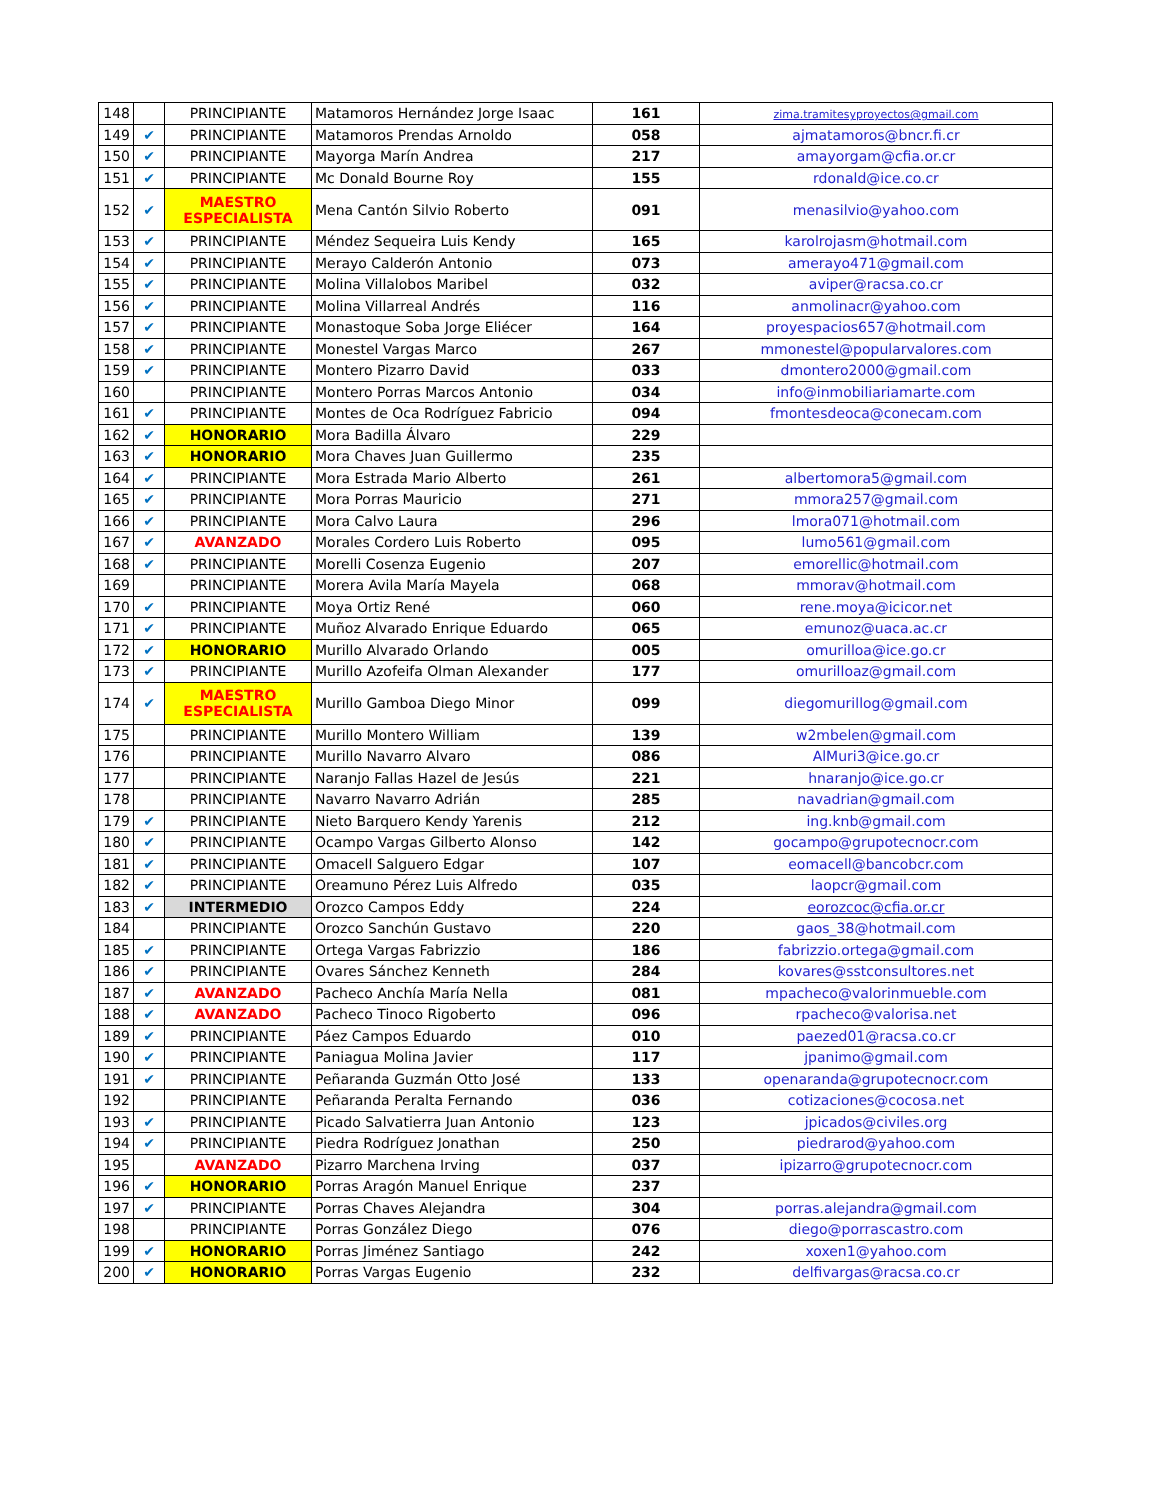| 148 | | PRINCIPIANTE | Matamoros Hernández Jorge Isaac | 161 | zima.tramitesyproyectos@gmail.com |
| 149 | ✔ | PRINCIPIANTE | Matamoros Prendas Arnoldo | 058 | ajmatamoros@bncr.fi.cr |
| 150 | ✔ | PRINCIPIANTE | Mayorga Marín Andrea | 217 | amayorgam@cfia.or.cr |
| 151 | ✔ | PRINCIPIANTE | Mc Donald Bourne Roy | 155 | rdonald@ice.co.cr |
| 152 | ✔ | MAESTRO ESPECIALISTA | Mena Cantón Silvio Roberto | 091 | menasilvio@yahoo.com |
| 153 | ✔ | PRINCIPIANTE | Méndez Sequeira Luis Kendy | 165 | karolrojasm@hotmail.com |
| 154 | ✔ | PRINCIPIANTE | Merayo Calderón Antonio | 073 | amerayo471@gmail.com |
| 155 | ✔ | PRINCIPIANTE | Molina Villalobos Maribel | 032 | aviper@racsa.co.cr |
| 156 | ✔ | PRINCIPIANTE | Molina Villarreal Andrés | 116 | anmolinacr@yahoo.com |
| 157 | ✔ | PRINCIPIANTE | Monastoque Soba Jorge Eliécer | 164 | proyespacios657@hotmail.com |
| 158 | ✔ | PRINCIPIANTE | Monestel Vargas Marco | 267 | mmonestel@popularvalores.com |
| 159 | ✔ | PRINCIPIANTE | Montero Pizarro David | 033 | dmontero2000@gmail.com |
| 160 | | PRINCIPIANTE | Montero Porras Marcos Antonio | 034 | info@inmobiliariamarte.com |
| 161 | ✔ | PRINCIPIANTE | Montes de Oca Rodríguez Fabricio | 094 | fmontesdeoca@conecam.com |
| 162 | ✔ | HONORARIO | Mora Badilla Álvaro | 229 | |
| 163 | ✔ | HONORARIO | Mora Chaves Juan Guillermo | 235 | |
| 164 | ✔ | PRINCIPIANTE | Mora Estrada Mario Alberto | 261 | albertomora5@gmail.com |
| 165 | ✔ | PRINCIPIANTE | Mora Porras Mauricio | 271 | mmora257@gmail.com |
| 166 | ✔ | PRINCIPIANTE | Mora Calvo Laura | 296 | lmora071@hotmail.com |
| 167 | ✔ | AVANZADO | Morales Cordero Luis Roberto | 095 | lumo561@gmail.com |
| 168 | ✔ | PRINCIPIANTE | Morelli Cosenza Eugenio | 207 | emorellic@hotmail.com |
| 169 | | PRINCIPIANTE | Morera Avila María Mayela | 068 | mmorav@hotmail.com |
| 170 | ✔ | PRINCIPIANTE | Moya Ortiz René | 060 | rene.moya@icicor.net |
| 171 | ✔ | PRINCIPIANTE | Muñoz Alvarado Enrique Eduardo | 065 | emunoz@uaca.ac.cr |
| 172 | ✔ | HONORARIO | Murillo Alvarado Orlando | 005 | omurilloa@ice.go.cr |
| 173 | ✔ | PRINCIPIANTE | Murillo Azofeifa Olman Alexander | 177 | omurilloaz@gmail.com |
| 174 | ✔ | MAESTRO ESPECIALISTA | Murillo Gamboa Diego Minor | 099 | diegomurillog@gmail.com |
| 175 | | PRINCIPIANTE | Murillo Montero William | 139 | w2mbelen@gmail.com |
| 176 | | PRINCIPIANTE | Murillo Navarro Alvaro | 086 | AlMuri3@ice.go.cr |
| 177 | | PRINCIPIANTE | Naranjo Fallas Hazel de Jesús | 221 | hnaranjo@ice.go.cr |
| 178 | | PRINCIPIANTE | Navarro Navarro Adrián | 285 | navadrian@gmail.com |
| 179 | ✔ | PRINCIPIANTE | Nieto Barquero Kendy Yarenis | 212 | ing.knb@gmail.com |
| 180 | ✔ | PRINCIPIANTE | Ocampo Vargas Gilberto Alonso | 142 | gocampo@grupotecnocr.com |
| 181 | ✔ | PRINCIPIANTE | Omacell Salguero Edgar | 107 | eomacell@bancobcr.com |
| 182 | ✔ | PRINCIPIANTE | Oreamuno Pérez Luis Alfredo | 035 | laopcr@gmail.com |
| 183 | ✔ | INTERMEDIO | Orozco Campos Eddy | 224 | eorozcoc@cfia.or.cr |
| 184 | | PRINCIPIANTE | Orozco Sanchún Gustavo | 220 | gaos_38@hotmail.com |
| 185 | ✔ | PRINCIPIANTE | Ortega Vargas Fabrizzio | 186 | fabrizzio.ortega@gmail.com |
| 186 | ✔ | PRINCIPIANTE | Ovares Sánchez Kenneth | 284 | kovares@sstconsultores.net |
| 187 | ✔ | AVANZADO | Pacheco Anchía María Nella | 081 | mpacheco@valorinmueble.com |
| 188 | ✔ | AVANZADO | Pacheco Tinoco Rigoberto | 096 | rpacheco@valorisa.net |
| 189 | ✔ | PRINCIPIANTE | Páez Campos Eduardo | 010 | paezed01@racsa.co.cr |
| 190 | ✔ | PRINCIPIANTE | Paniagua Molina Javier | 117 | jpanimo@gmail.com |
| 191 | ✔ | PRINCIPIANTE | Peñaranda Guzmán Otto José | 133 | openaranda@grupotecnocr.com |
| 192 | | PRINCIPIANTE | Peñaranda Peralta Fernando | 036 | cotizaciones@cocosa.net |
| 193 | ✔ | PRINCIPIANTE | Picado Salvatierra Juan Antonio | 123 | jpicados@civiles.org |
| 194 | ✔ | PRINCIPIANTE | Piedra Rodríguez Jonathan | 250 | piedrarod@yahoo.com |
| 195 | | AVANZADO | Pizarro Marchena Irving | 037 | ipizarro@grupotecnocr.com |
| 196 | ✔ | HONORARIO | Porras Aragón Manuel Enrique | 237 | |
| 197 | ✔ | PRINCIPIANTE | Porras Chaves Alejandra | 304 | porras.alejandra@gmail.com |
| 198 | | PRINCIPIANTE | Porras González Diego | 076 | diego@porrascastro.com |
| 199 | ✔ | HONORARIO | Porras Jiménez Santiago | 242 | xoxen1@yahoo.com |
| 200 | ✔ | HONORARIO | Porras Vargas Eugenio | 232 | delfivargas@racsa.co.cr |